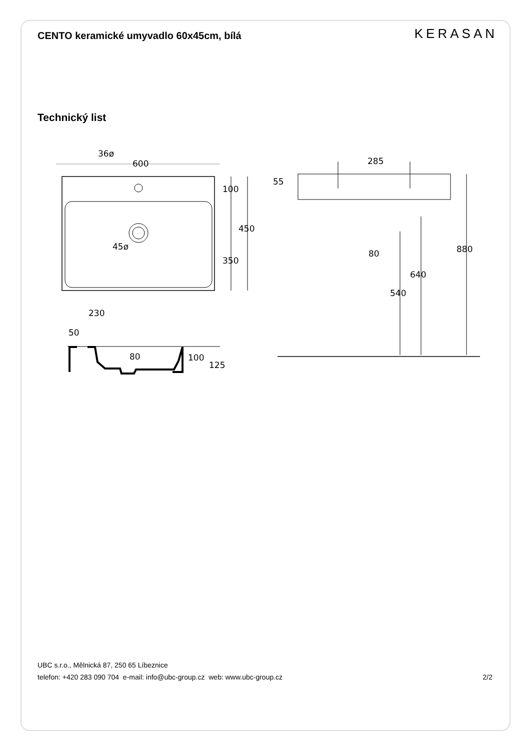CENTO keramické umyvadlo 60x45cm, bílá
KERASAN
Technický list
36ø
600
100
450
45ø
350
285
55
80
880
640
540
230
50
80
100
125
UBC s.r.o., Mělnická 87, 250 65 Líbeznice
telefon: +420 283 090 704 e-mail: info@ubc-group.cz web: www.ubc-group.cz 2/2